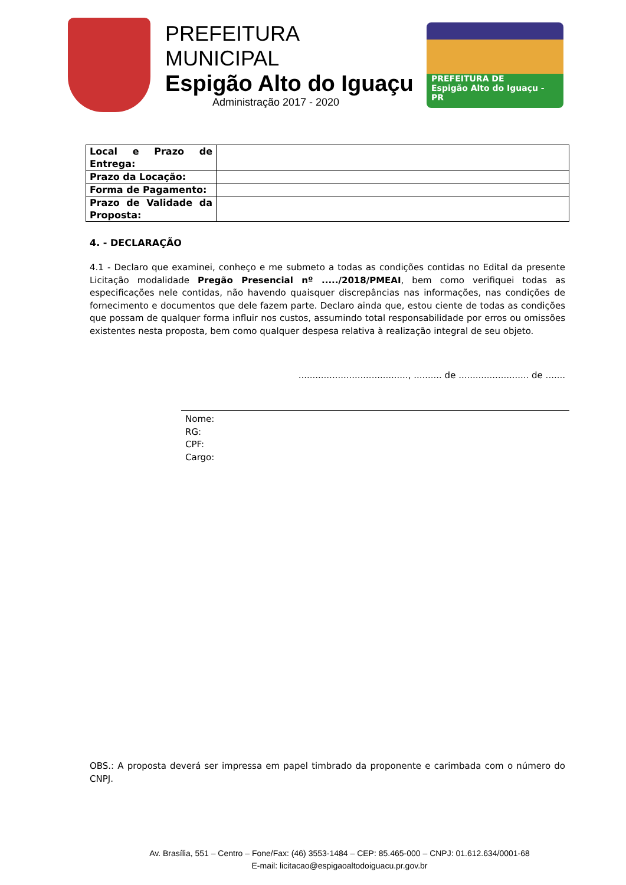PREFEITURA MUNICIPAL
Espigão Alto do Iguaçu
Administração 2017 - 2020
PREFEITURA DE
Espigão Alto do Iguaçu - PR
| Local e Prazo de Entrega: | |
| Prazo da Locação: | |
| Forma de Pagamento: | |
| Prazo de Validade da Proposta: | |
4. - DECLARAÇÃO
4.1 - Declaro que examinei, conheço e me submeto a todas as condições contidas no Edital da presente Licitação modalidade Pregão Presencial nº ...../2018/PMEAI, bem como verifiquei todas as especificações nele contidas, não havendo quaisquer discrepâncias nas informações, nas condições de fornecimento e documentos que dele fazem parte. Declaro ainda que, estou ciente de todas as condições que possam de qualquer forma influir nos custos, assumindo total responsabilidade por erros ou omissões existentes nesta proposta, bem como qualquer despesa relativa à realização integral de seu objeto.
......................................., .......... de ......................... de .......
Nome:
RG:
CPF:
Cargo:
OBS.: A proposta deverá ser impressa em papel timbrado da proponente e carimbada com o número do CNPJ.
Av. Brasília, 551 – Centro – Fone/Fax: (46) 3553-1484 – CEP: 85.465-000 – CNPJ: 01.612.634/0001-68
E-mail: licitacao@espigaoaltodoiguacu.pr.gov.br